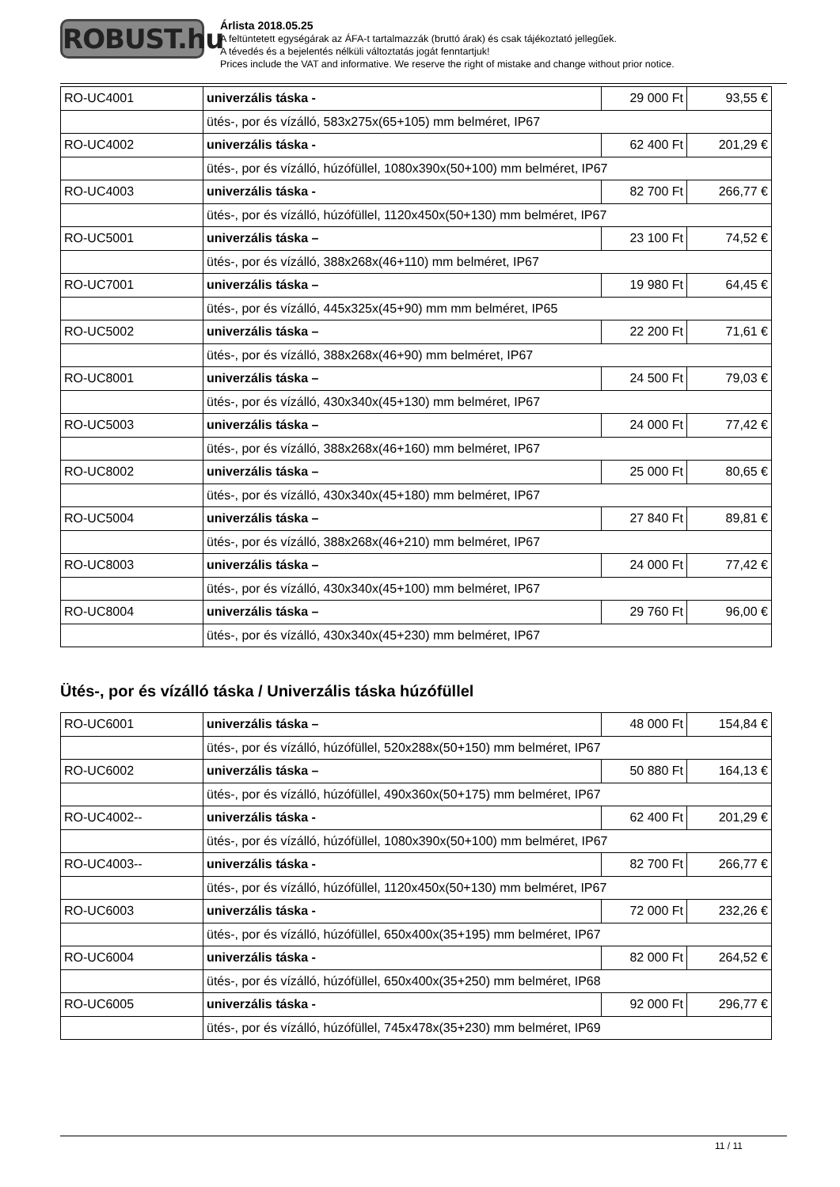ROBUST.hu
Árlista 2018.05.25
A feltüntetett egységárak az ÁFA-t tartalmazzák (bruttó árak) és csak tájékoztató jellegűek.
A tévedés és a bejelentés nélküli változtatás jogát fenntartjuk!
Prices include the VAT and informative. We reserve the right of mistake and change without prior notice.
| RO-UC4001 | univerzális táska - | 29 000 Ft | 93,55 € |
| | ütés-, por és vízálló, 583x275x(65+105) mm belméret, IP67 | | |
| RO-UC4002 | univerzális táska - | 62 400 Ft | 201,29 € |
| | ütés-, por és vízálló, húzófüllel, 1080x390x(50+100) mm belméret, IP67 | | |
| RO-UC4003 | univerzális táska - | 82 700 Ft | 266,77 € |
| | ütés-, por és vízálló, húzófüllel, 1120x450x(50+130) mm belméret, IP67 | | |
| RO-UC5001 | univerzális táska – | 23 100 Ft | 74,52 € |
| | ütés-, por és vízálló, 388x268x(46+110) mm belméret, IP67 | | |
| RO-UC7001 | univerzális táska – | 19 980 Ft | 64,45 € |
| | ütés-, por és vízálló, 445x325x(45+90) mm mm belméret, IP65 | | |
| RO-UC5002 | univerzális táska – | 22 200 Ft | 71,61 € |
| | ütés-, por és vízálló, 388x268x(46+90) mm belméret, IP67 | | |
| RO-UC8001 | univerzális táska – | 24 500 Ft | 79,03 € |
| | ütés-, por és vízálló, 430x340x(45+130) mm belméret, IP67 | | |
| RO-UC5003 | univerzális táska – | 24 000 Ft | 77,42 € |
| | ütés-, por és vízálló, 388x268x(46+160) mm belméret, IP67 | | |
| RO-UC8002 | univerzális táska – | 25 000 Ft | 80,65 € |
| | ütés-, por és vízálló, 430x340x(45+180) mm belméret, IP67 | | |
| RO-UC5004 | univerzális táska – | 27 840 Ft | 89,81 € |
| | ütés-, por és vízálló, 388x268x(46+210) mm belméret, IP67 | | |
| RO-UC8003 | univerzális táska – | 24 000 Ft | 77,42 € |
| | ütés-, por és vízálló, 430x340x(45+100) mm belméret, IP67 | | |
| RO-UC8004 | univerzális táska – | 29 760 Ft | 96,00 € |
| | ütés-, por és vízálló, 430x340x(45+230) mm belméret, IP67 | | |
Ütés-, por és vízálló táska / Univerzális táska húzófüllel
| RO-UC6001 | univerzális táska – | 48 000 Ft | 154,84 € |
| | ütés-, por és vízálló, húzófüllel, 520x288x(50+150) mm belméret, IP67 | | |
| RO-UC6002 | univerzális táska – | 50 880 Ft | 164,13 € |
| | ütés-, por és vízálló, húzófüllel, 490x360x(50+175) mm belméret, IP67 | | |
| RO-UC4002-- | univerzális táska - | 62 400 Ft | 201,29 € |
| | ütés-, por és vízálló, húzófüllel, 1080x390x(50+100) mm belméret, IP67 | | |
| RO-UC4003-- | univerzális táska - | 82 700 Ft | 266,77 € |
| | ütés-, por és vízálló, húzófüllel, 1120x450x(50+130) mm belméret, IP67 | | |
| RO-UC6003 | univerzális táska - | 72 000 Ft | 232,26 € |
| | ütés-, por és vízálló, húzófüllel, 650x400x(35+195) mm belméret, IP67 | | |
| RO-UC6004 | univerzális táska - | 82 000 Ft | 264,52 € |
| | ütés-, por és vízálló, húzófüllel, 650x400x(35+250) mm belméret, IP68 | | |
| RO-UC6005 | univerzális táska - | 92 000 Ft | 296,77 € |
| | ütés-, por és vízálló, húzófüllel, 745x478x(35+230) mm belméret, IP69 | | |
11 / 11